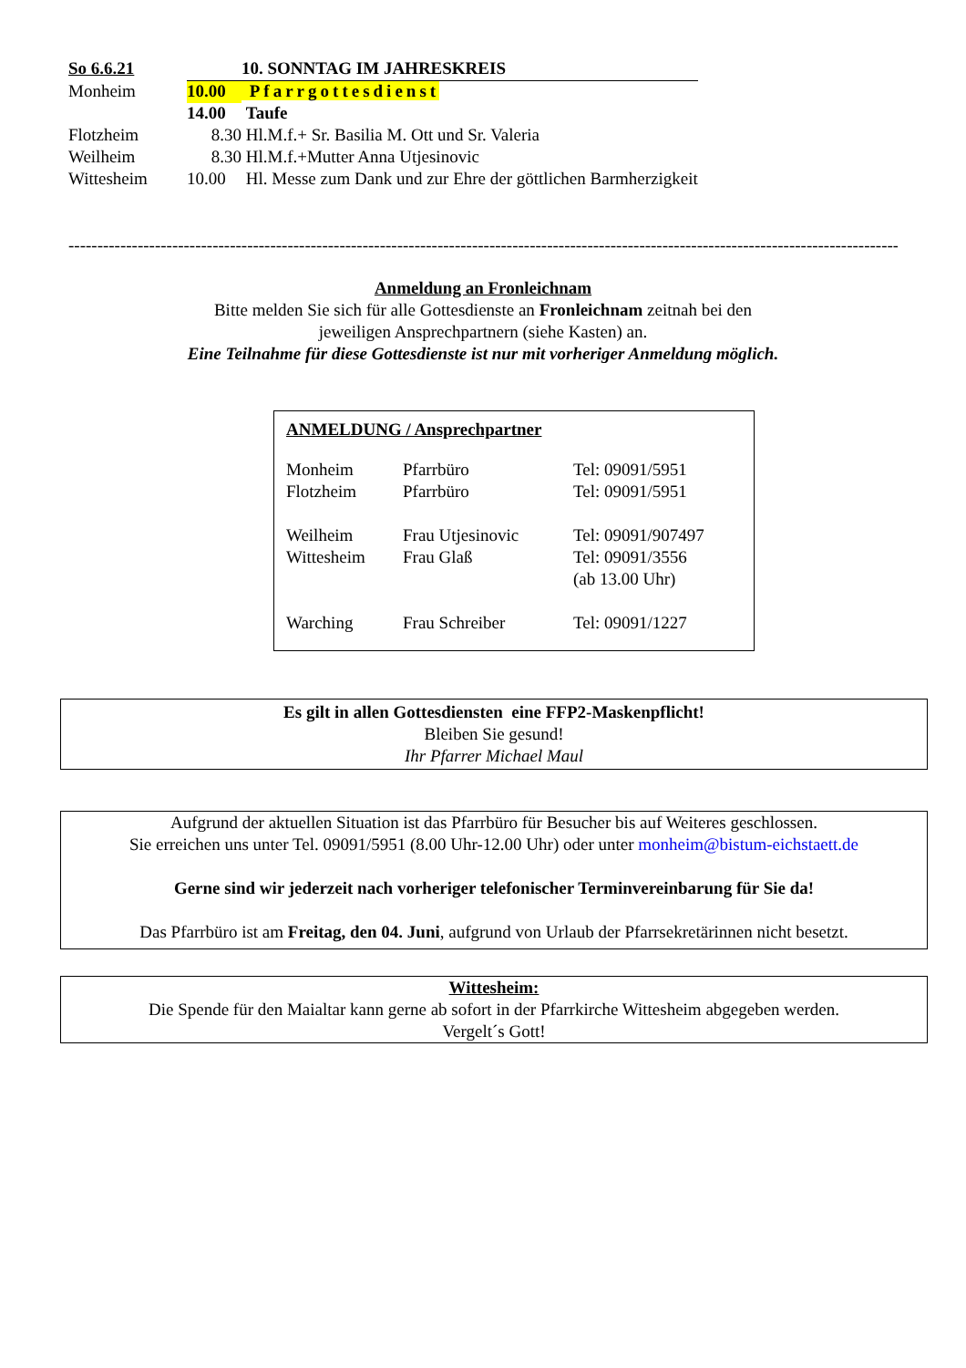| So 6.6.21 | | 10. SONNTAG IM JAHRESKREIS |
| Monheim | 10.00 | Pfarrgottesdienst |
| | 14.00 | Taufe |
| Flotzheim | 8.30 | Hl.M.f.+ Sr. Basilia M. Ott und Sr. Valeria |
| Weilheim | 8.30 | Hl.M.f.+Mutter Anna Utjesinovic |
| Wittesheim | 10.00 | Hl. Messe zum Dank und zur Ehre der göttlichen Barmherzigkeit |
--------------------------------------------------------------------------------------------------------------------------------------------------
Anmeldung an Fronleichnam
Bitte melden Sie sich für alle Gottesdienste an Fronleichnam zeitnah bei den
jeweiligen Ansprechpartnern (siehe Kasten) an.
Eine Teilnahme für diese Gottesdienste ist nur mit vorheriger Anmeldung möglich.
ANMELDUNG / Ansprechpartner
| Monheim | Pfarrbüro | Tel: 09091/5951 |
| Flotzheim | Pfarrbüro | Tel: 09091/5951 |
| Weilheim | Frau Utjesinovic | Tel: 09091/907497 |
| Wittesheim | Frau Glaß | Tel: 09091/3556 (ab 13.00 Uhr) |
| Warching | Frau Schreiber | Tel: 09091/1227 |
Es gilt in allen Gottesdiensten eine FFP2-Maskenpflicht!
Bleiben Sie gesund!
Ihr Pfarrer Michael Maul
Aufgrund der aktuellen Situation ist das Pfarrbüro für Besucher bis auf Weiteres geschlossen.
Sie erreichen uns unter Tel. 09091/5951 (8.00 Uhr-12.00 Uhr) oder unter monheim@bistum-eichstaett.de
Gerne sind wir jederzeit nach vorheriger telefonischer Terminvereinbarung für Sie da!
Das Pfarrbüro ist am Freitag, den 04. Juni, aufgrund von Urlaub der Pfarrsekretärinnen nicht besetzt.
Wittesheim:
Die Spende für den Maialtar kann gerne ab sofort in der Pfarrkirche Wittesheim abgegeben werden.
Vergelt´s Gott!